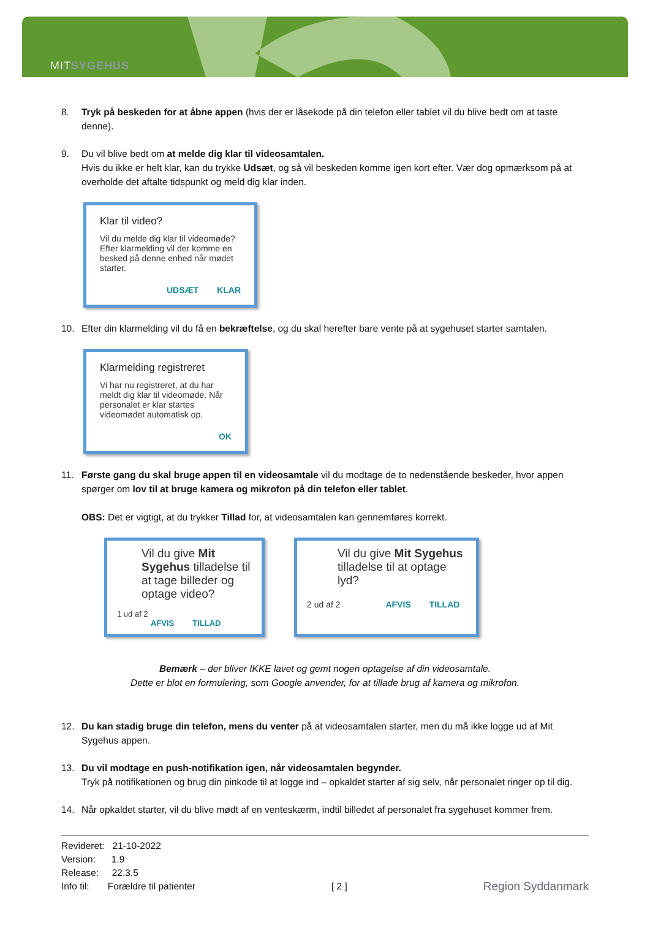MITSYGEHUS
8. Tryk på beskeden for at åbne appen (hvis der er låsekode på din telefon eller tablet vil du blive bedt om at taste denne).
9. Du vil blive bedt om at melde dig klar til videosamtalen.
Hvis du ikke er helt klar, kan du trykke Udsæt, og så vil beskeden komme igen kort efter. Vær dog opmærksom på at overholde det aftalte tidspunkt og meld dig klar inden.
Klar til video?
Vil du melde dig klar til videomøde? Efter klarmelding vil der komme en besked på denne enhed når mødet starter.
UDSÆT KLAR
10. Efter din klarmelding vil du få en bekræftelse, og du skal herefter bare vente på at sygehuset starter samtalen.
Klarmelding registreret
Vi har nu registreret, at du har meldt dig klar til videomøde. Når personalet er klar startes videomødet automatisk op.
OK
11. Første gang du skal bruge appen til en videosamtale vil du modtage de to nedenstående beskeder, hvor appen spørger om lov til at bruge kamera og mikrofon på din telefon eller tablet.
OBS: Det er vigtigt, at du trykker Tillad for, at videosamtalen kan gennemføres korrekt.
Vil du give Mit Sygehus tilladelse til at tage billeder og optage video?
1 ud af 2 AFVIS TILLAD
Vil du give Mit Sygehus tilladelse til at optage lyd?
2 ud af 2 AFVIS TILLAD
Bemærk – der bliver IKKE lavet og gemt nogen optagelse af din videosamtale.
Dette er blot en formulering, som Google anvender, for at tillade brug af kamera og mikrofon.
12. Du kan stadig bruge din telefon, mens du venter på at videosamtalen starter, men du må ikke logge ud af Mit Sygehus appen.
13. Du vil modtage en push-notifikation igen, når videosamtalen begynder.
Tryk på notifikationen og brug din pinkode til at logge ind – opkaldet starter af sig selv, når personalet ringer op til dig.
14. Når opkaldet starter, vil du blive mødt af en venteskærm, indtil billedet af personalet fra sygehuset kommer frem.
Revideret: 21-10-2022
Version: 1.9
Release: 22.3.5
Info til: Forældre til patienter
[ 2 ]
Region Syddanmark